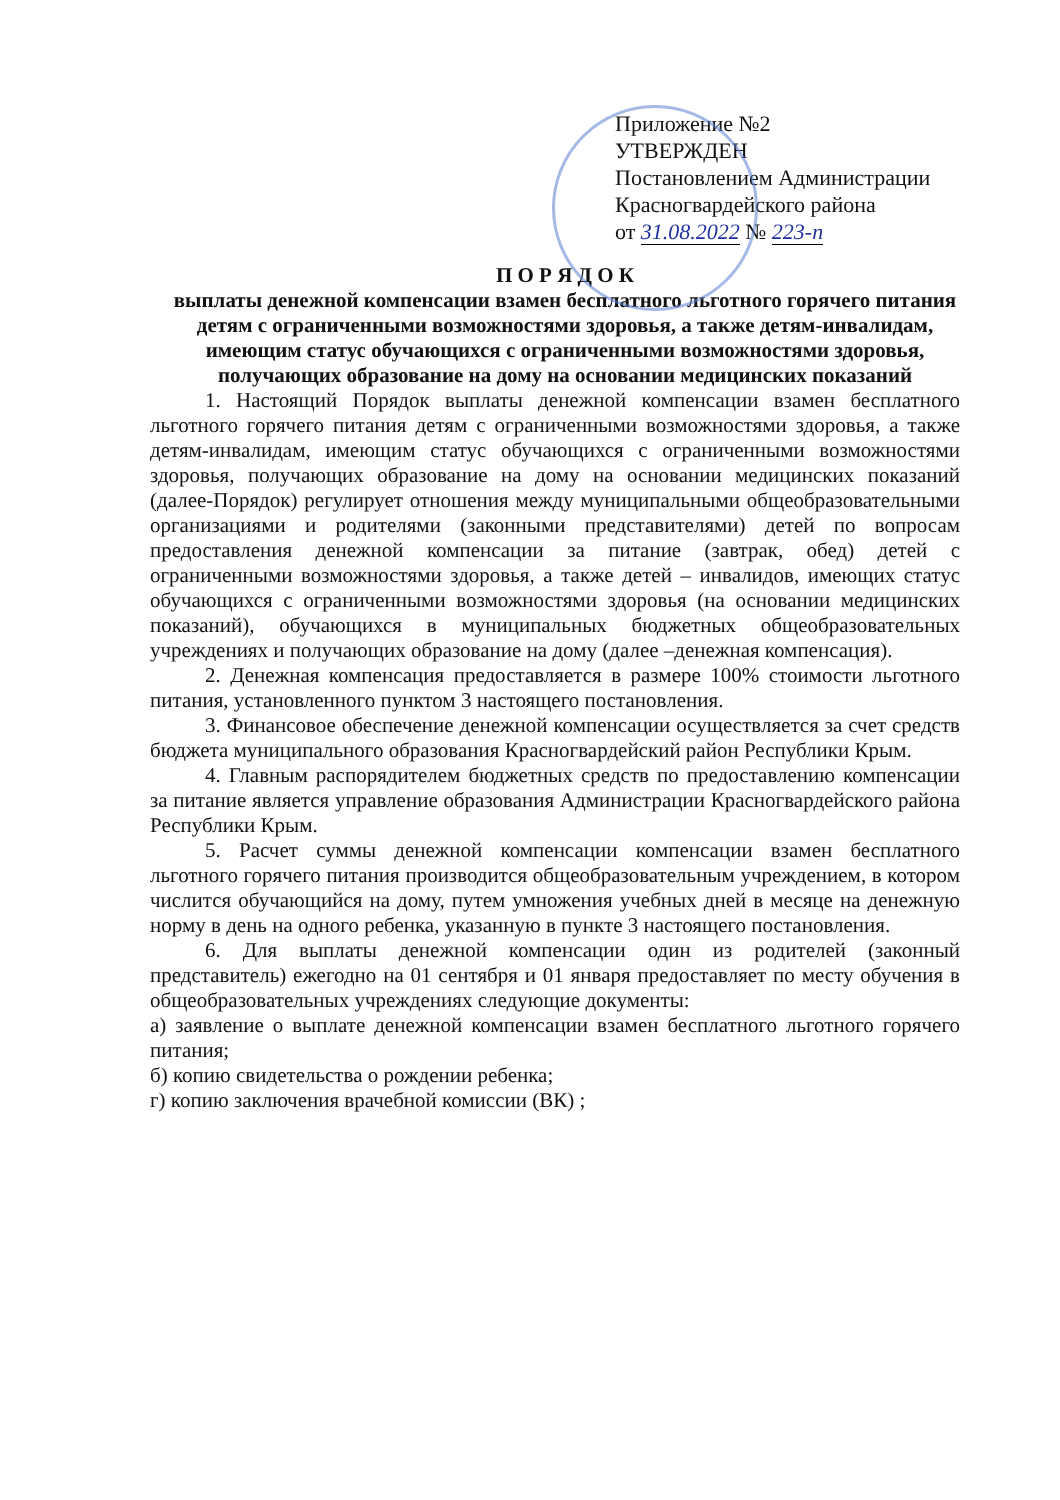Приложение №2
УТВЕРЖДЕН
Постановлением Администрации
Красногвардейского района
от 31.08.2022 № 223-п
П О Р Я Д О К
выплаты денежной компенсации взамен бесплатного льготного горячего питания детям с ограниченными возможностями здоровья, а также детям-инвалидам, имеющим статус обучающихся с ограниченными возможностями здоровья, получающих образование на дому на основании медицинских показаний
1. Настоящий Порядок выплаты денежной компенсации взамен бесплатного льготного горячего питания детям с ограниченными возможностями здоровья, а также детям-инвалидам, имеющим статус обучающихся с ограниченными возможностями здоровья, получающих образование на дому на основании медицинских показаний (далее-Порядок) регулирует отношения между муниципальными общеобразовательными организациями и родителями (законными представителями) детей по вопросам предоставления денежной компенсации за питание (завтрак, обед) детей с ограниченными возможностями здоровья, а также детей – инвалидов, имеющих статус обучающихся с ограниченными возможностями здоровья (на основании медицинских показаний), обучающихся в муниципальных бюджетных общеобразовательных учреждениях и получающих образование на дому (далее –денежная компенсация).
2. Денежная компенсация предоставляется в размере 100% стоимости льготного питания, установленного пунктом 3 настоящего постановления.
3. Финансовое обеспечение денежной компенсации осуществляется за счет средств бюджета муниципального образования Красногвардейский район Республики Крым.
4. Главным распорядителем бюджетных средств по предоставлению компенсации за питание является управление образования Администрации Красногвардейского района Республики Крым.
5. Расчет суммы денежной компенсации компенсации взамен бесплатного льготного горячего питания производится общеобразовательным учреждением, в котором числится обучающийся на дому, путем умножения учебных дней в месяце на денежную норму в день на одного ребенка, указанную в пункте 3 настоящего постановления.
6. Для выплаты денежной компенсации один из родителей (законный представитель) ежегодно на 01 сентября и 01 января предоставляет по месту обучения в общеобразовательных учреждениях следующие документы:
а) заявление о выплате денежной компенсации взамен бесплатного льготного горячего питания;
б) копию свидетельства о рождении ребенка;
г) копию заключения врачебной комиссии (ВК) ;